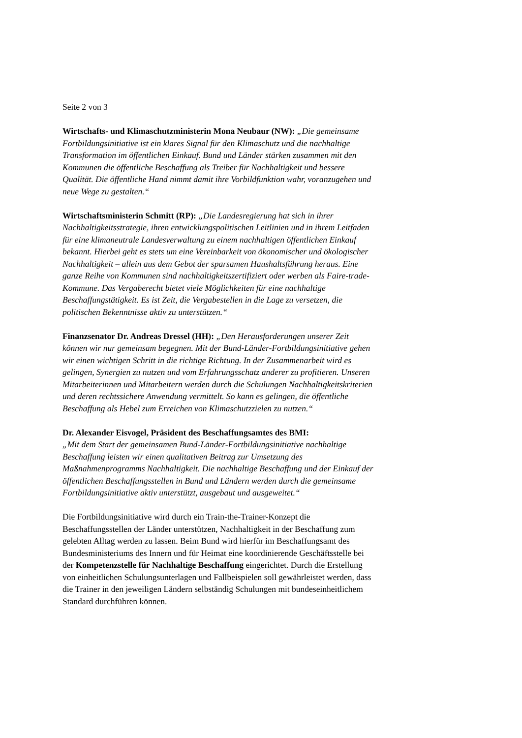Seite 2 von 3
Wirtschafts- und Klimaschutzministerin Mona Neubaur (NW): „Die gemeinsame Fortbildungsinitiative ist ein klares Signal für den Klimaschutz und die nachhaltige Transformation im öffentlichen Einkauf. Bund und Länder stärken zusammen mit den Kommunen die öffentliche Beschaffung als Treiber für Nachhaltigkeit und bessere Qualität. Die öffentliche Hand nimmt damit ihre Vorbildfunktion wahr, voranzugehen und neue Wege zu gestalten.“
Wirtschaftsministerin Schmitt (RP): „Die Landesregierung hat sich in ihrer Nachhaltigkeitsstrategie, ihren entwicklungspolitischen Leitlinien und in ihrem Leitfaden für eine klimaneutrale Landesverwaltung zu einem nachhaltigen öffentlichen Einkauf bekannt. Hierbei geht es stets um eine Vereinbarkeit von ökonomischer und ökologischer Nachhaltigkeit – allein aus dem Gebot der sparsamen Haushaltsführung heraus. Eine ganze Reihe von Kommunen sind nachhaltigkeitszertifiziert oder werben als Faire-trade-Kommune. Das Vergaberecht bietet viele Möglichkeiten für eine nachhaltige Beschaffungstätigkeit. Es ist Zeit, die Vergabestellen in die Lage zu versetzen, die politischen Bekenntnisse aktiv zu unterstützen.“
Finanzsenator Dr. Andreas Dressel (HH): „Den Herausforderungen unserer Zeit können wir nur gemeinsam begegnen. Mit der Bund-Länder-Fortbildungsinitiative gehen wir einen wichtigen Schritt in die richtige Richtung. In der Zusammenarbeit wird es gelingen, Synergien zu nutzen und vom Erfahrungsschatz anderer zu profitieren. Unseren Mitarbeiterinnen und Mitarbeitern werden durch die Schulungen Nachhaltigkeitskriterien und deren rechtssichere Anwendung vermittelt. So kann es gelingen, die öffentliche Beschaffung als Hebel zum Erreichen von Klimaschutzzielen zu nutzen.“
Dr. Alexander Eisvogel, Präsident des Beschaffungsamtes des BMI:
„Mit dem Start der gemeinsamen Bund-Länder-Fortbildungsinitiative nachhaltige Beschaffung leisten wir einen qualitativen Beitrag zur Umsetzung des Maßnahmenprogramms Nachhaltigkeit. Die nachhaltige Beschaffung und der Einkauf der öffentlichen Beschaffungsstellen in Bund und Ländern werden durch die gemeinsame Fortbildungsinitiative aktiv unterstützt, ausgebaut und ausgeweitet.“
Die Fortbildungsinitiative wird durch ein Train-the-Trainer-Konzept die Beschaffungsstellen der Länder unterstützen, Nachhaltigkeit in der Beschaffung zum gelebten Alltag werden zu lassen. Beim Bund wird hierfür im Beschaffungsamt des Bundesministeriums des Innern und für Heimat eine koordinierende Geschäftsstelle bei der Kompetenzstelle für Nachhaltige Beschaffung eingerichtet. Durch die Erstellung von einheitlichen Schulungsunterlagen und Fallbeispielen soll gewährleistet werden, dass die Trainer in den jeweiligen Ländern selbständig Schulungen mit bundeseinheitlichem Standard durchführen können.